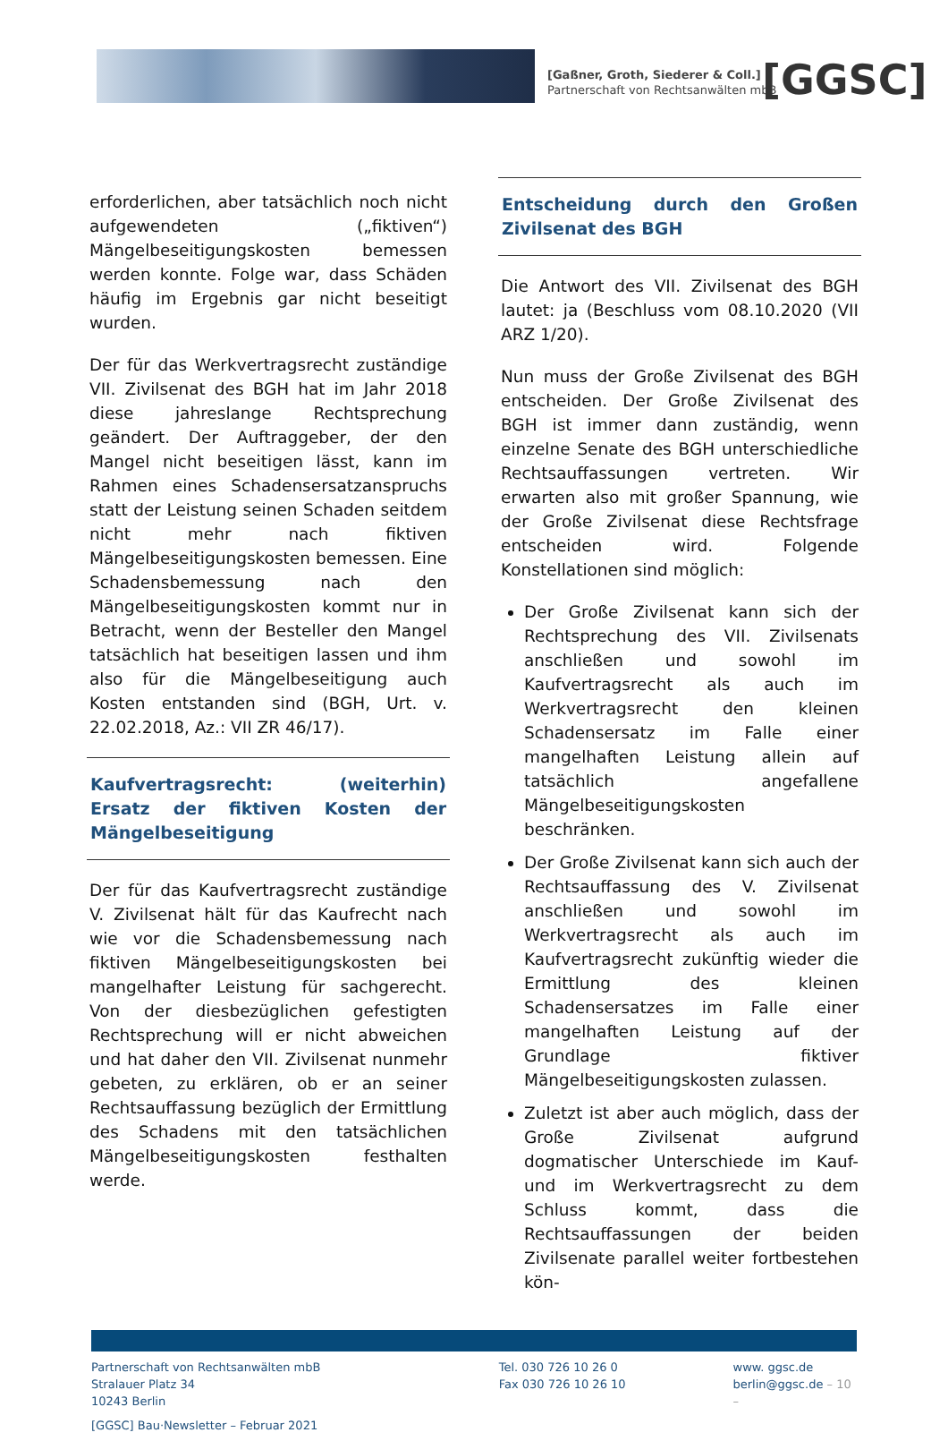[Gaßner, Groth, Siederer & Coll.]
Partnerschaft von Rechtsanwälten mbB
[GGSC]
erforderlichen, aber tatsächlich noch nicht aufgewendeten („fiktiven“) Mängelbeseitigungskosten bemessen werden konnte. Folge war, dass Schäden häufig im Ergebnis gar nicht beseitigt wurden.
Der für das Werkvertragsrecht zuständige VII. Zivilsenat des BGH hat im Jahr 2018 diese jahreslange Rechtsprechung geändert. Der Auftraggeber, der den Mangel nicht beseitigen lässt, kann im Rahmen eines Schadensersatzanspruchs statt der Leistung seinen Schaden seitdem nicht mehr nach fiktiven Mängelbeseitigungskosten bemessen. Eine Schadensbemessung nach den Mängelbeseitigungskosten kommt nur in Betracht, wenn der Besteller den Mangel tatsächlich hat beseitigen lassen und ihm also für die Mängelbeseitigung auch Kosten entstanden sind (BGH, Urt. v. 22.02.2018, Az.: VII ZR 46/17).
Kaufvertragsrecht: (weiterhin) Ersatz der fiktiven Kosten der Mängelbeseitigung
Der für das Kaufvertragsrecht zuständige V. Zivilsenat hält für das Kaufrecht nach wie vor die Schadensbemessung nach fiktiven Mängelbeseitigungskosten bei mangelhafter Leistung für sachgerecht. Von der diesbezüglichen gefestigten Rechtsprechung will er nicht abweichen und hat daher den VII. Zivilsenat nunmehr gebeten, zu erklären, ob er an seiner Rechtsauffassung bezüglich der Ermittlung des Schadens mit den tatsächlichen Mängelbeseitigungskosten festhalten werde.
Entscheidung durch den Großen Zivilsenat des BGH
Die Antwort des VII. Zivilsenat des BGH lautet: ja (Beschluss vom 08.10.2020 (VII ARZ 1/20).
Nun muss der Große Zivilsenat des BGH entscheiden. Der Große Zivilsenat des BGH ist immer dann zuständig, wenn einzelne Senate des BGH unterschiedliche Rechtsauffassungen vertreten. Wir erwarten also mit großer Spannung, wie der Große Zivilsenat diese Rechtsfrage entscheiden wird. Folgende Konstellationen sind möglich:
Der Große Zivilsenat kann sich der Rechtsprechung des VII. Zivilsenats anschließen und sowohl im Kaufvertragsrecht als auch im Werkvertragsrecht den kleinen Schadensersatz im Falle einer mangelhaften Leistung allein auf tatsächlich angefallene Mängelbeseitigungskosten beschränken.
Der Große Zivilsenat kann sich auch der Rechtsauffassung des V. Zivilsenat anschließen und sowohl im Werkvertragsrecht als auch im Kaufvertragsrecht zukünftig wieder die Ermittlung des kleinen Schadensersatzes im Falle einer mangelhaften Leistung auf der Grundlage fiktiver Mängelbeseitigungskosten zulassen.
Zuletzt ist aber auch möglich, dass der Große Zivilsenat aufgrund dogmatischer Unterschiede im Kauf- und im Werkvertragsrecht zu dem Schluss kommt, dass die Rechtsauffassungen der beiden Zivilsenate parallel weiter fortbestehen kön-
Partnerschaft von Rechtsanwälten mbB
Stralauer Platz 34
10243 Berlin
Tel. 030 726 10 26 0
Fax 030 726 10 26 10
www. ggsc.de
berlin@ggsc.de – 10 –
[GGSC] Bau·Newsletter – Februar 2021